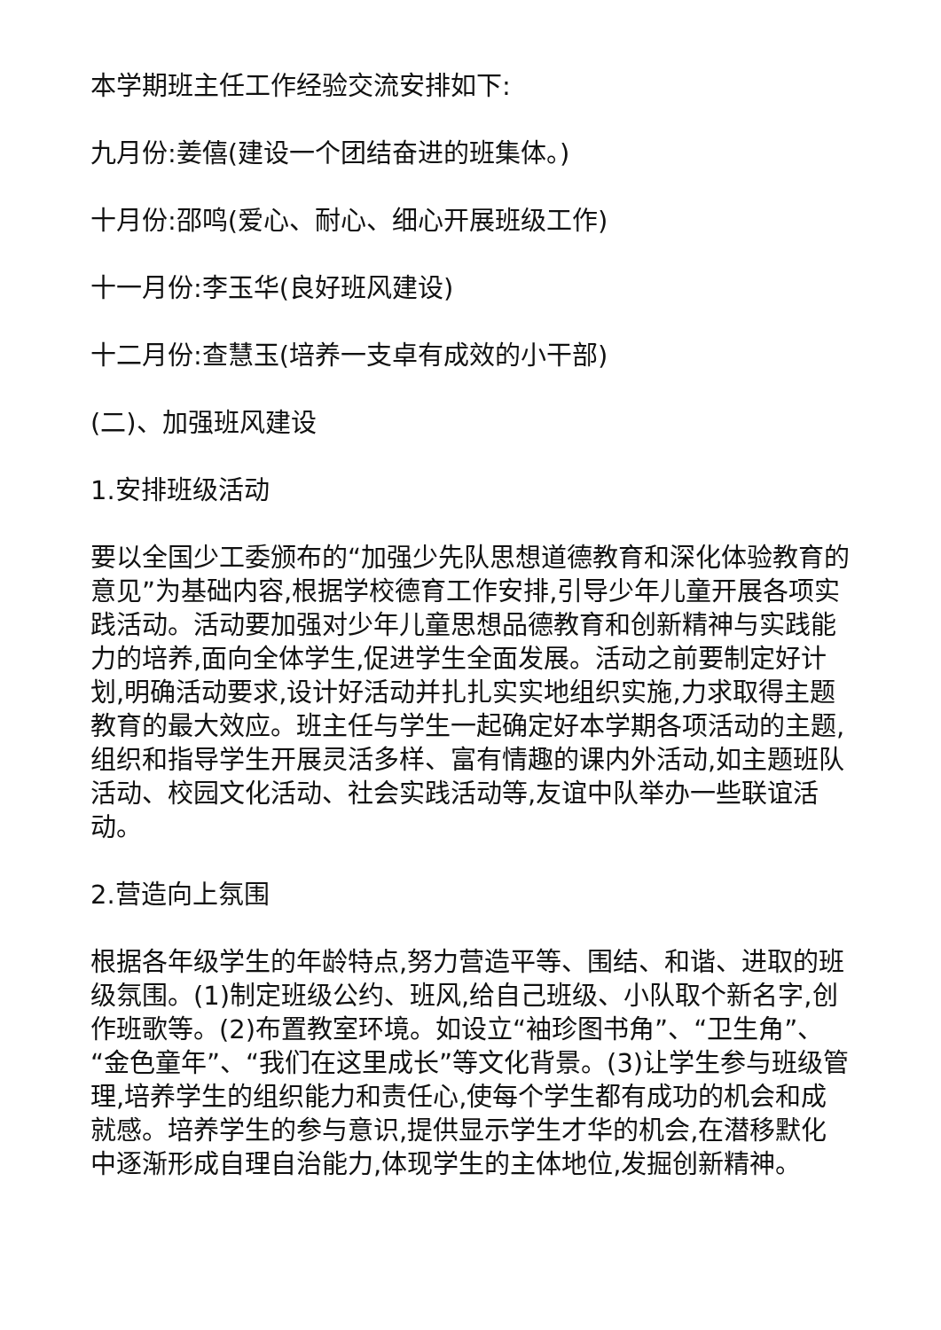本学期班主任工作经验交流安排如下:
九月份:姜僖(建设一个团结奋进的班集体。)
十月份:邵鸣(爱心、耐心、细心开展班级工作)
十一月份:李玉华(良好班风建设)
十二月份:查慧玉(培养一支卓有成效的小干部)
(二)、加强班风建设
1.安排班级活动
要以全国少工委颁布的“加强少先队思想道德教育和深化体验教育的意见”为基础内容,根据学校德育工作安排,引导少年儿童开展各项实践活动。活动要加强对少年儿童思想品德教育和创新精神与实践能力的培养,面向全体学生,促进学生全面发展。活动之前要制定好计划,明确活动要求,设计好活动并扎扎实实地组织实施,力求取得主题教育的最大效应。班主任与学生一起确定好本学期各项活动的主题,组织和指导学生开展灵活多样、富有情趣的课内外活动,如主题班队活动、校园文化活动、社会实践活动等,友谊中队举办一些联谊活动。
2.营造向上氛围
根据各年级学生的年龄特点,努力营造平等、围结、和谐、进取的班级氛围。(1)制定班级公约、班风,给自己班级、小队取个新名字,创作班歌等。(2)布置教室环境。如设立“袖珍图书角”、“卫生角”、“金色童年”、“我们在这里成长”等文化背景。(3)让学生参与班级管理,培养学生的组织能力和责任心,使每个学生都有成功的机会和成就感。培养学生的参与意识,提供显示学生才华的机会,在潜移默化中逐渐形成自理自治能力,体现学生的主体地位,发掘创新精神。